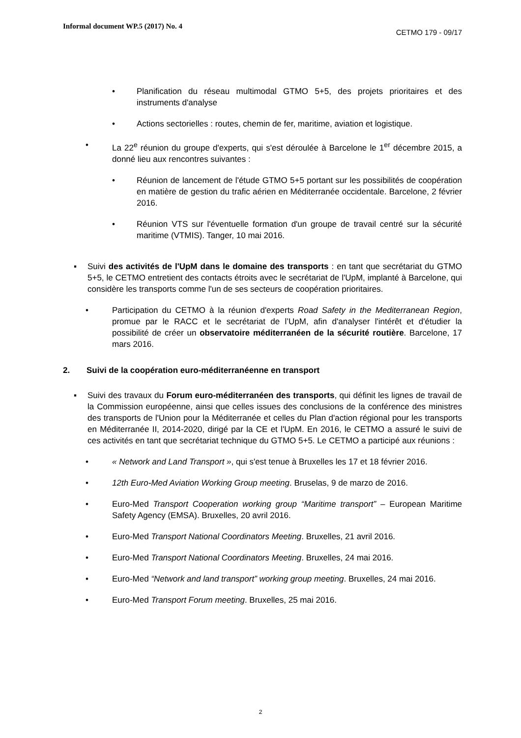Informal document WP.5 (2017) No. 4
CETMO 179 - 09/17
• Planification du réseau multimodal GTMO 5+5, des projets prioritaires et des instruments d'analyse
• Actions sectorielles : routes, chemin de fer, maritime, aviation et logistique.
• La 22<sup>e</sup> réunion du groupe d'experts, qui s'est déroulée à Barcelone le 1<sup>er</sup> décembre 2015, a donné lieu aux rencontres suivantes :
• Réunion de lancement de l'étude GTMO 5+5 portant sur les possibilités de coopération en matière de gestion du trafic aérien en Méditerranée occidentale. Barcelone, 2 février 2016.
• Réunion VTS sur l'éventuelle formation d'un groupe de travail centré sur la sécurité maritime (VTMIS). Tanger, 10 mai 2016.
▪ Suivi des activités de l'UpM dans le domaine des transports : en tant que secrétariat du GTMO 5+5, le CETMO entretient des contacts étroits avec le secrétariat de l'UpM, implanté à Barcelone, qui considère les transports comme l'un de ses secteurs de coopération prioritaires.
• Participation du CETMO à la réunion d'experts Road Safety in the Mediterranean Region, promue par le RACC et le secrétariat de l’UpM, afin d'analyser l'intérêt et d'étudier la possibilité de créer un observatoire méditerranéen de la sécurité routière. Barcelone, 17 mars 2016.
2. Suivi de la coopération euro-méditerranéenne en transport
▪ Suivi des travaux du Forum euro-méditerranéen des transports, qui définit les lignes de travail de la Commission européenne, ainsi que celles issues des conclusions de la conférence des ministres des transports de l'Union pour la Méditerranée et celles du Plan d'action régional pour les transports en Méditerranée II, 2014-2020, dirigé par la CE et l'UpM. En 2016, le CETMO a assuré le suivi de ces activités en tant que secrétariat technique du GTMO 5+5. Le CETMO a participé aux réunions :
• « Network and Land Transport », qui s'est tenue à Bruxelles les 17 et 18 février 2016.
• 12th Euro-Med Aviation Working Group meeting. Bruselas, 9 de marzo de 2016.
• Euro-Med Transport Cooperation working group “Maritime transport” – European Maritime Safety Agency (EMSA). Bruxelles, 20 avril 2016.
• Euro-Med Transport National Coordinators Meeting. Bruxelles, 21 avril 2016.
• Euro-Med Transport National Coordinators Meeting. Bruxelles, 24 mai 2016.
• Euro-Med “Network and land transport” working group meeting. Bruxelles, 24 mai 2016.
• Euro-Med Transport Forum meeting. Bruxelles, 25 mai 2016.
2